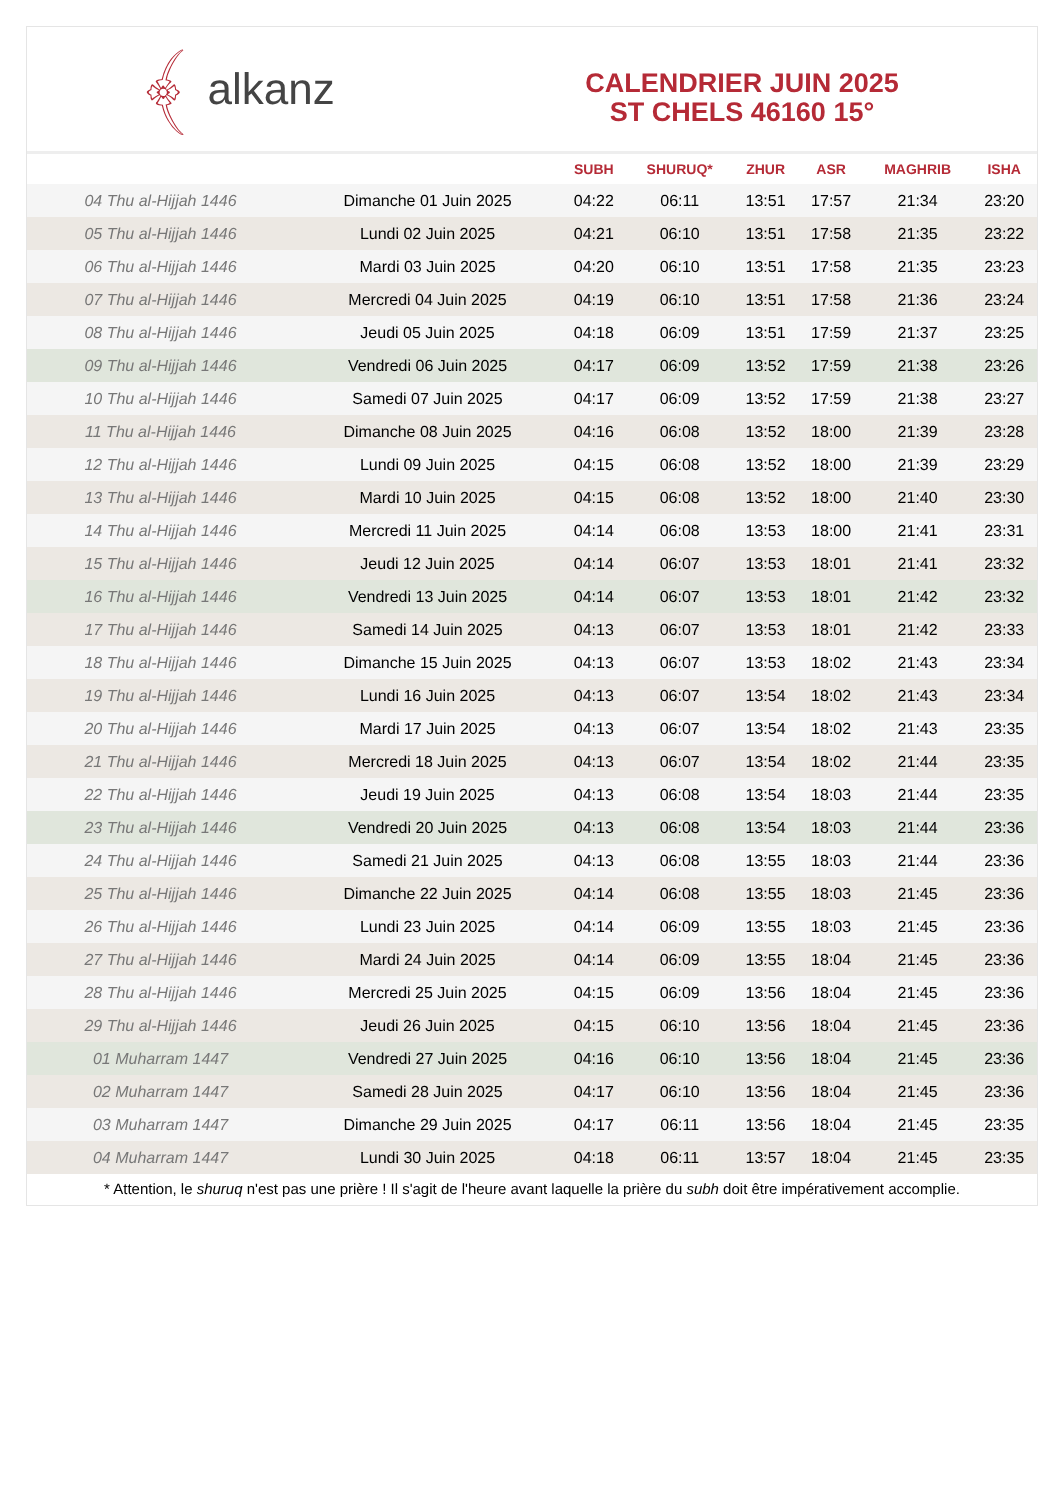﴾ alkanz
CALENDRIER JUIN 2025
ST CHELS 46160 15°
| | | SUBH | SHURUQ* | ZHUR | ASR | MAGHRIB | ISHA |
| --- | --- | --- | --- | --- | --- | --- | --- |
| 04 Thu al-Hijjah 1446 | Dimanche 01 Juin 2025 | 04:22 | 06:11 | 13:51 | 17:57 | 21:34 | 23:20 |
| 05 Thu al-Hijjah 1446 | Lundi 02 Juin 2025 | 04:21 | 06:10 | 13:51 | 17:58 | 21:35 | 23:22 |
| 06 Thu al-Hijjah 1446 | Mardi 03 Juin 2025 | 04:20 | 06:10 | 13:51 | 17:58 | 21:35 | 23:23 |
| 07 Thu al-Hijjah 1446 | Mercredi 04 Juin 2025 | 04:19 | 06:10 | 13:51 | 17:58 | 21:36 | 23:24 |
| 08 Thu al-Hijjah 1446 | Jeudi 05 Juin 2025 | 04:18 | 06:09 | 13:51 | 17:59 | 21:37 | 23:25 |
| 09 Thu al-Hijjah 1446 | Vendredi 06 Juin 2025 | 04:17 | 06:09 | 13:52 | 17:59 | 21:38 | 23:26 |
| 10 Thu al-Hijjah 1446 | Samedi 07 Juin 2025 | 04:17 | 06:09 | 13:52 | 17:59 | 21:38 | 23:27 |
| 11 Thu al-Hijjah 1446 | Dimanche 08 Juin 2025 | 04:16 | 06:08 | 13:52 | 18:00 | 21:39 | 23:28 |
| 12 Thu al-Hijjah 1446 | Lundi 09 Juin 2025 | 04:15 | 06:08 | 13:52 | 18:00 | 21:39 | 23:29 |
| 13 Thu al-Hijjah 1446 | Mardi 10 Juin 2025 | 04:15 | 06:08 | 13:52 | 18:00 | 21:40 | 23:30 |
| 14 Thu al-Hijjah 1446 | Mercredi 11 Juin 2025 | 04:14 | 06:08 | 13:53 | 18:00 | 21:41 | 23:31 |
| 15 Thu al-Hijjah 1446 | Jeudi 12 Juin 2025 | 04:14 | 06:07 | 13:53 | 18:01 | 21:41 | 23:32 |
| 16 Thu al-Hijjah 1446 | Vendredi 13 Juin 2025 | 04:14 | 06:07 | 13:53 | 18:01 | 21:42 | 23:32 |
| 17 Thu al-Hijjah 1446 | Samedi 14 Juin 2025 | 04:13 | 06:07 | 13:53 | 18:01 | 21:42 | 23:33 |
| 18 Thu al-Hijjah 1446 | Dimanche 15 Juin 2025 | 04:13 | 06:07 | 13:53 | 18:02 | 21:43 | 23:34 |
| 19 Thu al-Hijjah 1446 | Lundi 16 Juin 2025 | 04:13 | 06:07 | 13:54 | 18:02 | 21:43 | 23:34 |
| 20 Thu al-Hijjah 1446 | Mardi 17 Juin 2025 | 04:13 | 06:07 | 13:54 | 18:02 | 21:43 | 23:35 |
| 21 Thu al-Hijjah 1446 | Mercredi 18 Juin 2025 | 04:13 | 06:07 | 13:54 | 18:02 | 21:44 | 23:35 |
| 22 Thu al-Hijjah 1446 | Jeudi 19 Juin 2025 | 04:13 | 06:08 | 13:54 | 18:03 | 21:44 | 23:35 |
| 23 Thu al-Hijjah 1446 | Vendredi 20 Juin 2025 | 04:13 | 06:08 | 13:54 | 18:03 | 21:44 | 23:36 |
| 24 Thu al-Hijjah 1446 | Samedi 21 Juin 2025 | 04:13 | 06:08 | 13:55 | 18:03 | 21:44 | 23:36 |
| 25 Thu al-Hijjah 1446 | Dimanche 22 Juin 2025 | 04:14 | 06:08 | 13:55 | 18:03 | 21:45 | 23:36 |
| 26 Thu al-Hijjah 1446 | Lundi 23 Juin 2025 | 04:14 | 06:09 | 13:55 | 18:03 | 21:45 | 23:36 |
| 27 Thu al-Hijjah 1446 | Mardi 24 Juin 2025 | 04:14 | 06:09 | 13:55 | 18:04 | 21:45 | 23:36 |
| 28 Thu al-Hijjah 1446 | Mercredi 25 Juin 2025 | 04:15 | 06:09 | 13:56 | 18:04 | 21:45 | 23:36 |
| 29 Thu al-Hijjah 1446 | Jeudi 26 Juin 2025 | 04:15 | 06:10 | 13:56 | 18:04 | 21:45 | 23:36 |
| 01 Muharram 1447 | Vendredi 27 Juin 2025 | 04:16 | 06:10 | 13:56 | 18:04 | 21:45 | 23:36 |
| 02 Muharram 1447 | Samedi 28 Juin 2025 | 04:17 | 06:10 | 13:56 | 18:04 | 21:45 | 23:36 |
| 03 Muharram 1447 | Dimanche 29 Juin 2025 | 04:17 | 06:11 | 13:56 | 18:04 | 21:45 | 23:35 |
| 04 Muharram 1447 | Lundi 30 Juin 2025 | 04:18 | 06:11 | 13:57 | 18:04 | 21:45 | 23:35 |
* Attention, le shuruq n'est pas une prière ! Il s'agit de l'heure avant laquelle la prière du subh doit être impérativement accomplie.